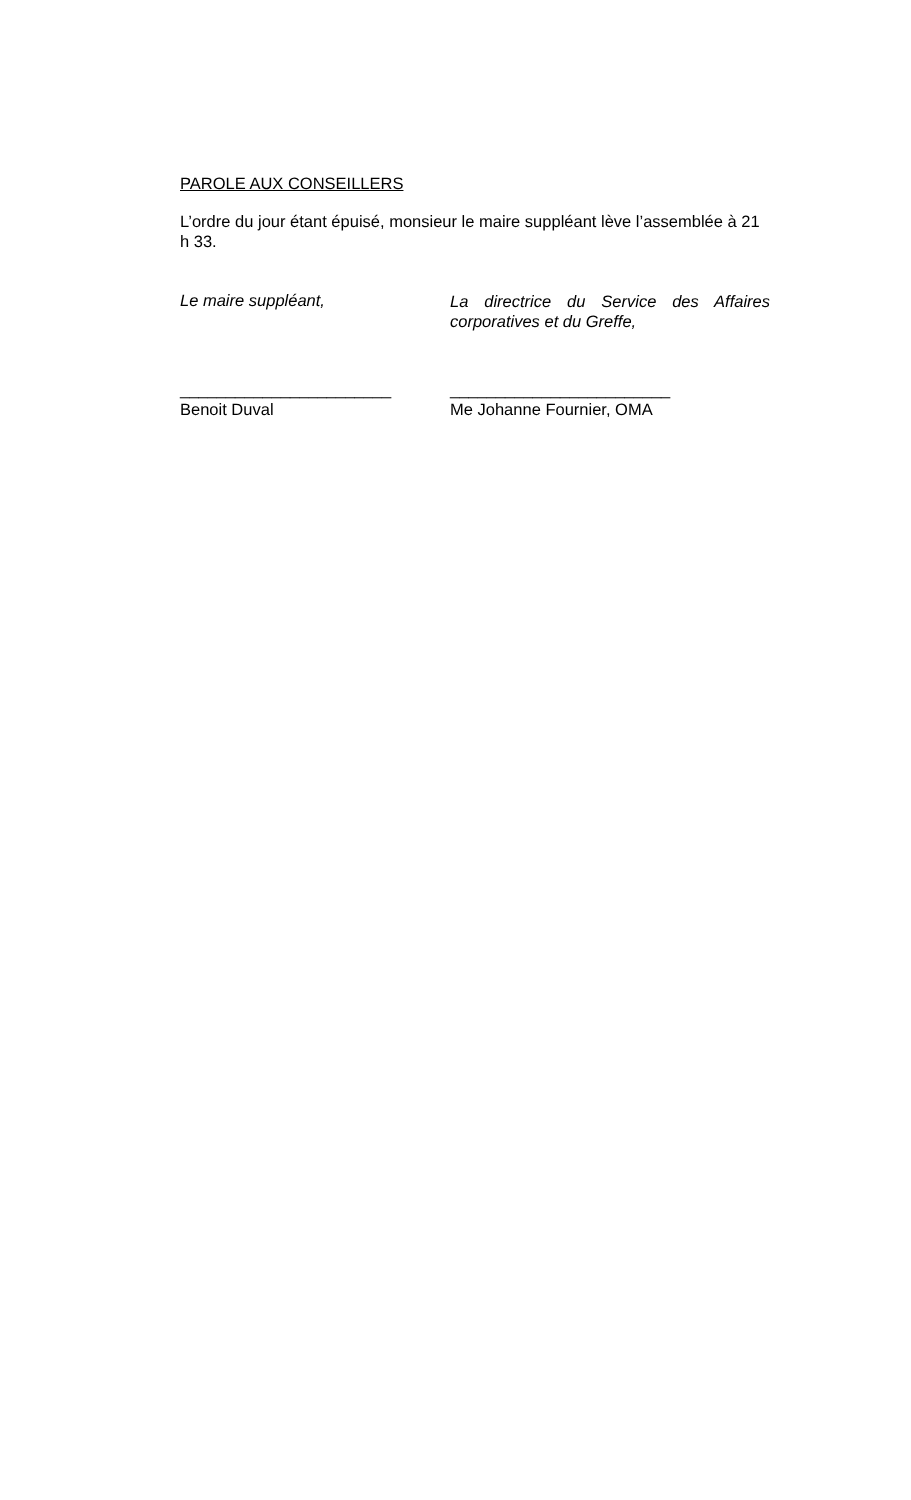PAROLE AUX CONSEILLERS
L’ordre du jour étant épuisé, monsieur le maire suppléant lève l’assemblée à 21 h 33.
Le maire suppléant,
La directrice du Service des Affaires corporatives et du Greffe,
_______________________
Benoit Duval
________________________
Me Johanne Fournier, OMA